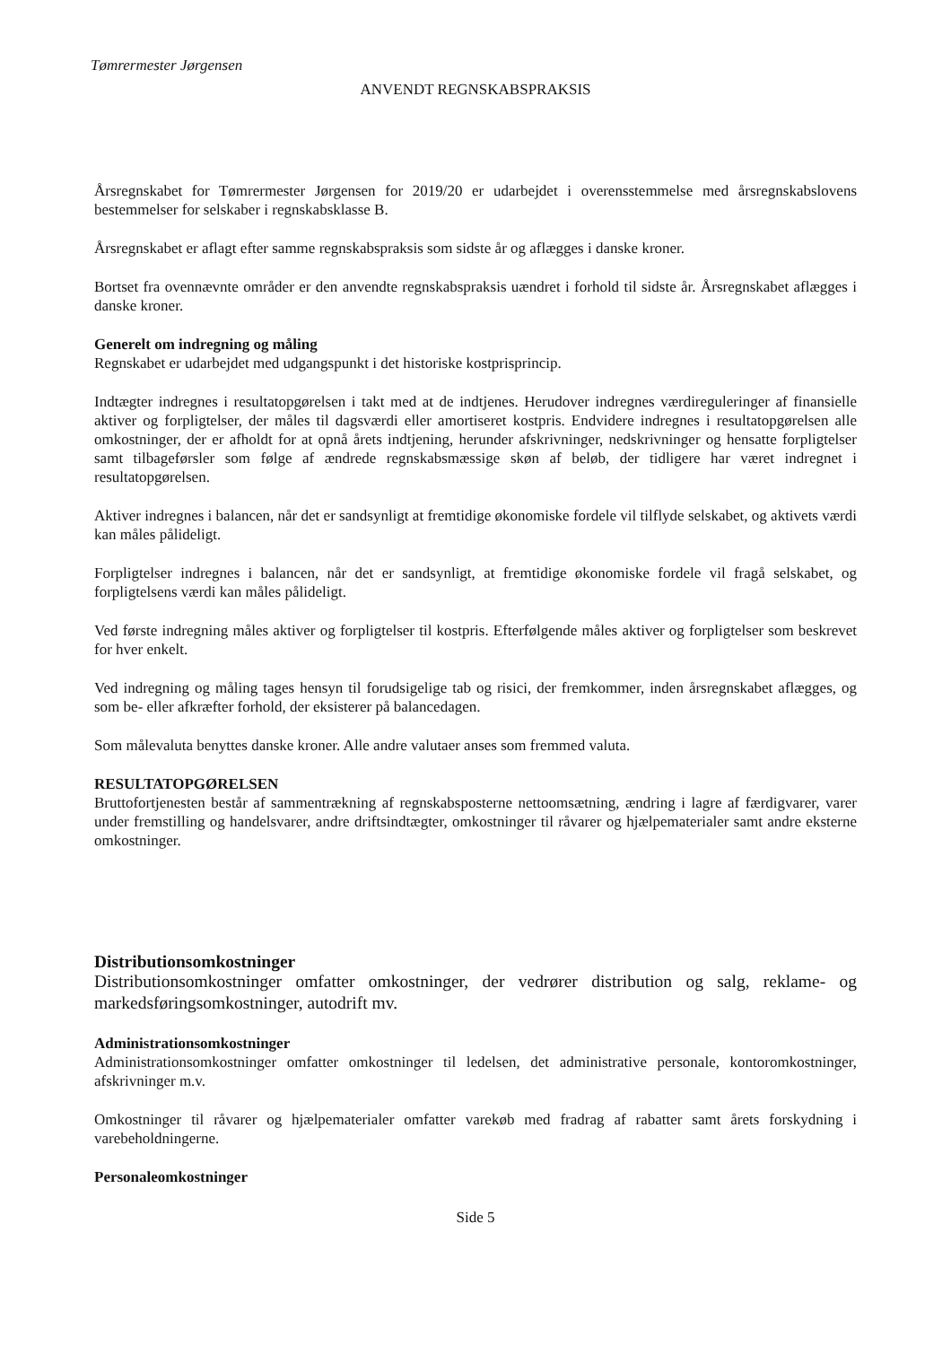Tømrermester Jørgensen
ANVENDT REGNSKABSPRAKSIS
Årsregnskabet for Tømrermester Jørgensen for 2019/20 er udarbejdet i overensstemmelse med årsregnskabslovens bestemmelser for selskaber i regnskabsklasse B.
Årsregnskabet er aflagt efter samme regnskabspraksis som sidste år og aflægges i danske kroner.
Bortset fra ovennævnte områder er den anvendte regnskabspraksis uændret i forhold til sidste år. Årsregnskabet aflægges i danske kroner.
Generelt om indregning og måling
Regnskabet er udarbejdet med udgangspunkt i det historiske kostprisprincip.
Indtægter indregnes i resultatopgørelsen i takt med at de indtjenes. Herudover indregnes værdireguleringer af finansielle aktiver og forpligtelser, der måles til dagsværdi eller amortiseret kostpris. Endvidere indregnes i resultatopgørelsen alle omkostninger, der er afholdt for at opnå årets indtjening, herunder afskrivninger, nedskrivninger og hensatte forpligtelser samt tilbageførsler som følge af ændrede regnskabsmæssige skøn af beløb, der tidligere har været indregnet i resultatopgørelsen.
Aktiver indregnes i balancen, når det er sandsynligt at fremtidige økonomiske fordele vil tilflyde selskabet, og aktivets værdi kan måles pålideligt.
Forpligtelser indregnes i balancen, når det er sandsynligt, at fremtidige økonomiske fordele vil fragå selskabet, og forpligtelsens værdi kan måles pålideligt.
Ved første indregning måles aktiver og forpligtelser til kostpris. Efterfølgende måles aktiver og forpligtelser som beskrevet for hver enkelt.
Ved indregning og måling tages hensyn til forudsigelige tab og risici, der fremkommer, inden årsregnskabet aflægges, og som be- eller afkræfter forhold, der eksisterer på balancedagen.
Som målevaluta benyttes danske kroner. Alle andre valutaer anses som fremmed valuta.
RESULTATOPGØRELSEN
Bruttofortjenesten består af sammentrækning af regnskabsposterne nettoomsætning, ændring i lagre af færdigvarer, varer under fremstilling og handelsvarer, andre driftsindtægter, omkostninger til råvarer og hjælpematerialer samt andre eksterne omkostninger.
Distributionsomkostninger
Distributionsomkostninger omfatter omkostninger, der vedrører distribution og salg, reklame- og markedsføringsomkostninger, autodrift mv.
Administrationsomkostninger
Administrationsomkostninger omfatter omkostninger til ledelsen, det administrative personale, kontoromkostninger, afskrivninger m.v.
Omkostninger til råvarer og hjælpematerialer omfatter varekøb med fradrag af rabatter samt årets forskydning i varebeholdningerne.
Personaleomkostninger
Side 5